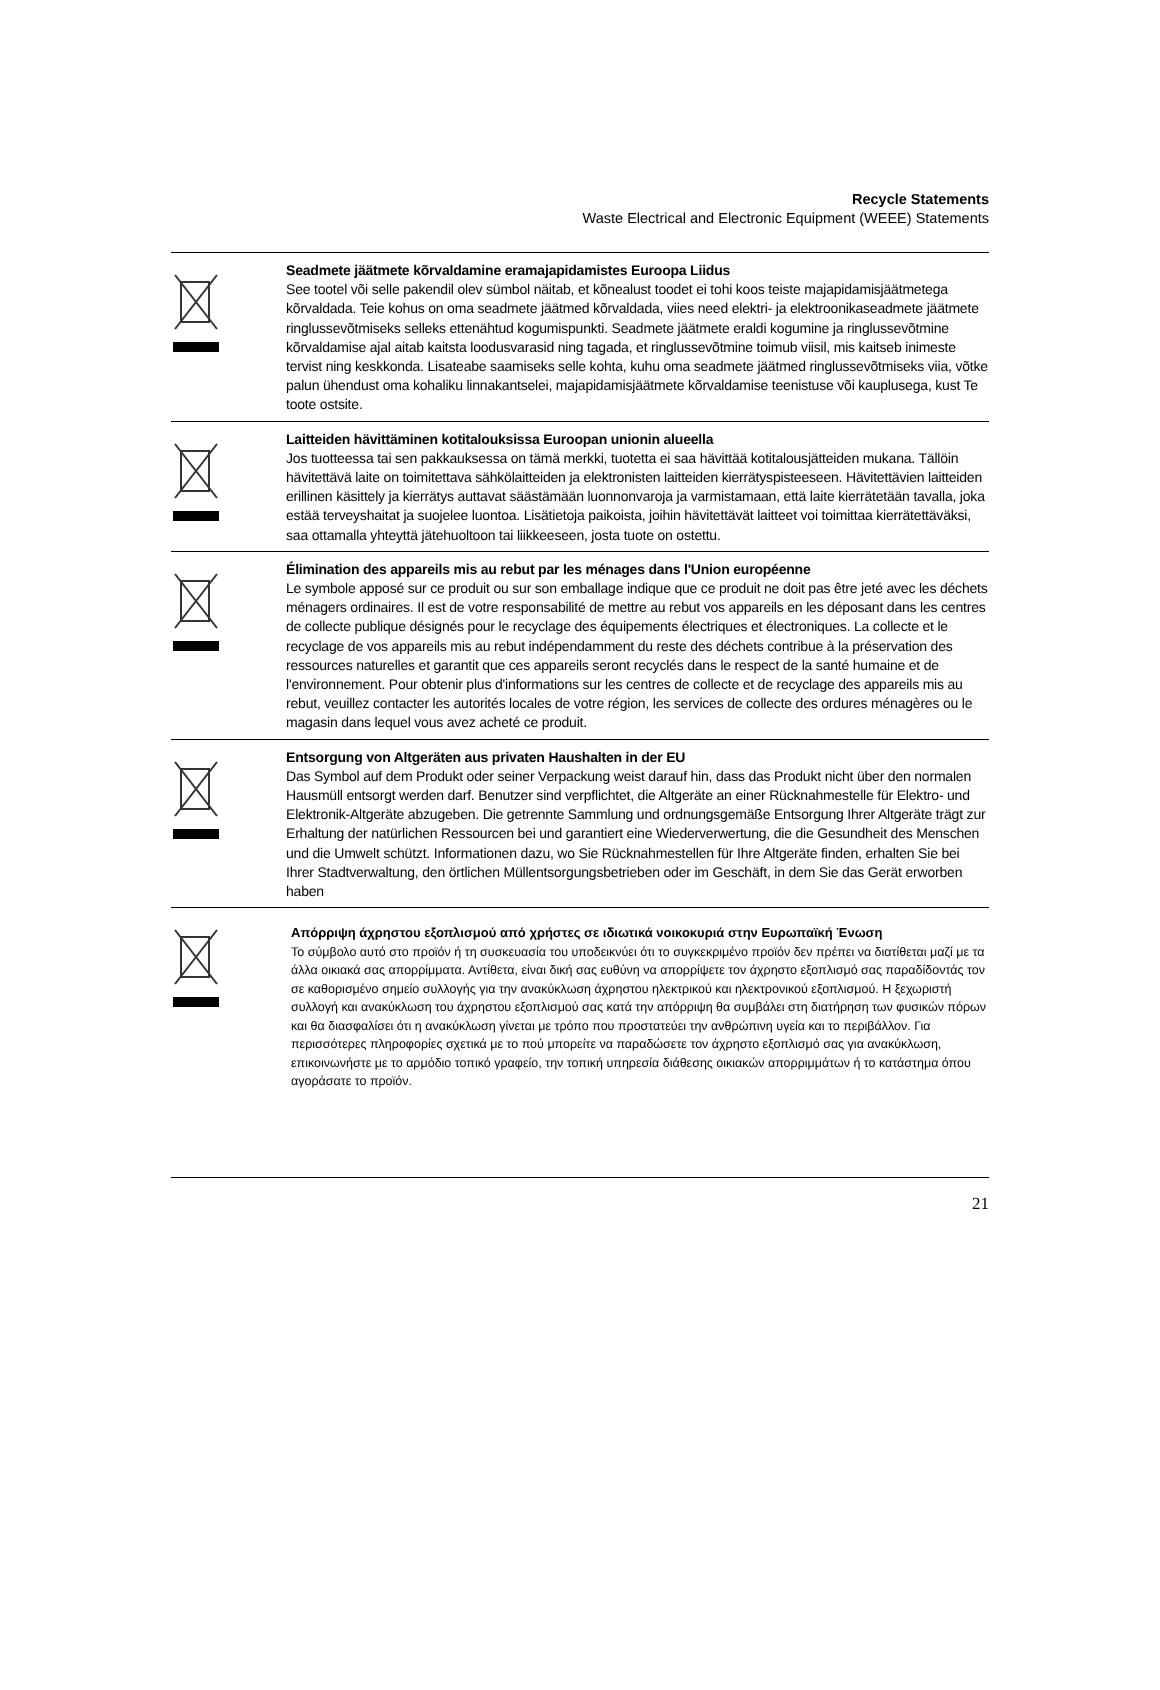Recycle Statements
Waste Electrical and Electronic Equipment (WEEE) Statements
Seadmete jäätmete kõrvaldamine eramajapidamistes Euroopa Liidus
See tootel või selle pakendil olev sümbol näitab, et kõnealust toodet ei tohi koos teiste majapidamisjäätmetega kõrvaldada. Teie kohus on oma seadmete jäätmed kõrvaldada, viies need elektri- ja elektroonikaseadmete jäätmete ringlussevõtmiseks selleks ettenähtud kogumispunkti. Seadmete jäätmete eraldi kogumine ja ringlussevõtmine kõrvaldamise ajal aitab kaitsta loodusvarasid ning tagada, et ringlussevõtmine toimub viisil, mis kaitseb inimeste tervist ning keskkonda. Lisateabe saamiseks selle kohta, kuhu oma seadmete jäätmed ringlussevõtmiseks viia, võtke palun ühendust oma kohaliku linnakantselei, majapidamisjäätmete kõrvaldamise teenistuse või kauplusega, kust Te toote ostsite.
Laitteiden hävittäminen kotitalouksissa Euroopan unionin alueella
Jos tuotteessa tai sen pakkauksessa on tämä merkki, tuotetta ei saa hävittää kotitalousjätteiden mukana. Tällöin hävitettävä laite on toimitettava sähkölaitteiden ja elektronisten laitteiden kierrätyspisteeseen. Hävitettävien laitteiden erillinen käsittely ja kierrätys auttavat säästämään luonnonvaroja ja varmistamaan, että laite kierrätetään tavalla, joka estää terveyshaitat ja suojelee luontoa. Lisätietoja paikoista, joihin hävitettävät laitteet voi toimittaa kierrätettäväksi, saa ottamalla yhteyttä jätehuoltoon tai liikkeeseen, josta tuote on ostettu.
Élimination des appareils mis au rebut par les ménages dans l'Union européenne
Le symbole apposé sur ce produit ou sur son emballage indique que ce produit ne doit pas être jeté avec les déchets ménagers ordinaires. Il est de votre responsabilité de mettre au rebut vos appareils en les déposant dans les centres de collecte publique désignés pour le recyclage des équipements électriques et électroniques. La collecte et le recyclage de vos appareils mis au rebut indépendamment du reste des déchets contribue à la préservation des ressources naturelles et garantit que ces appareils seront recyclés dans le respect de la santé humaine et de l'environnement. Pour obtenir plus d'informations sur les centres de collecte et de recyclage des appareils mis au rebut, veuillez contacter les autorités locales de votre région, les services de collecte des ordures ménagères ou le magasin dans lequel vous avez acheté ce produit.
Entsorgung von Altgeräten aus privaten Haushalten in der EU
Das Symbol auf dem Produkt oder seiner Verpackung weist darauf hin, dass das Produkt nicht über den normalen Hausmüll entsorgt werden darf. Benutzer sind verpflichtet, die Altgeräte an einer Rücknahmestelle für Elektro- und Elektronik-Altgeräte abzugeben. Die getrennte Sammlung und ordnungsgemäße Entsorgung Ihrer Altgeräte trägt zur Erhaltung der natürlichen Ressourcen bei und garantiert eine Wiederverwertung, die die Gesundheit des Menschen und die Umwelt schützt. Informationen dazu, wo Sie Rücknahmestellen für Ihre Altgeräte finden, erhalten Sie bei Ihrer Stadtverwaltung, den örtlichen Müllentsorgungsbetrieben oder im Geschäft, in dem Sie das Gerät erworben haben
Απόρριψη άχρηστου εξοπλισμού από χρήστες σε ιδιωτικά νοικοκυριά στην Ευρωπαϊκή Ένωση
Το σύμβολο αυτό στο προϊόν ή τη συσκευασία του υποδεικνύει ότι το συγκεκριμένο προϊόν δεν πρέπει να διατίθεται μαζί με τα άλλα οικιακά σας απορρίμματα. Αντίθετα, είναι δική σας ευθύνη να απορρίψετε τον άχρηστο εξοπλισμό σας παραδίδοντάς τον σε καθορισμένο σημείο συλλογής για την ανακύκλωση άχρηστου ηλεκτρικού και ηλεκτρονικού εξοπλισμού. Η ξεχωριστή συλλογή και ανακύκλωση του άχρηστου εξοπλισμού σας κατά την απόρριψη θα συμβάλει στη διατήρηση των φυσικών πόρων και θα διασφαλίσει ότι η ανακύκλωση γίνεται με τρόπο που προστατεύει την ανθρώπινη υγεία και το περιβάλλον. Για περισσότερες πληροφορίες σχετικά με το πού μπορείτε να παραδώσετε τον άχρηστο εξοπλισμό σας για ανακύκλωση, επικοινωνήστε με το αρμόδιο τοπικό γραφείο, την τοπική υπηρεσία διάθεσης οικιακών απορριμμάτων ή το κατάστημα όπου αγοράσατε το προϊόν.
21